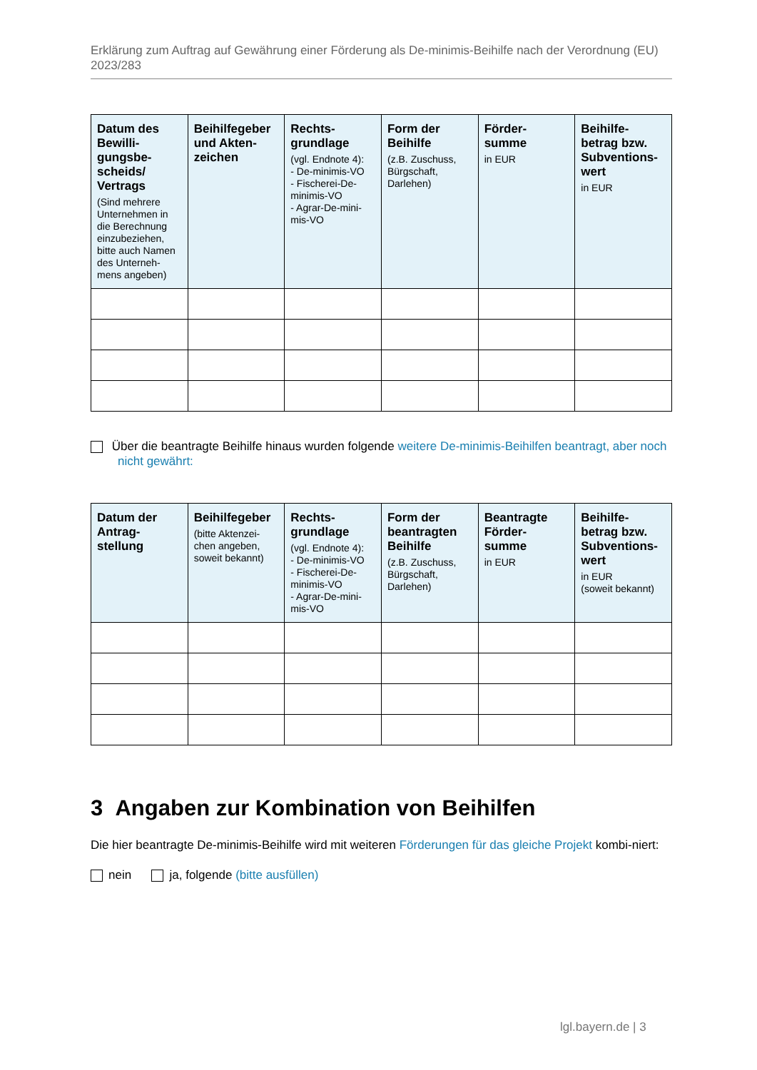Erklärung zum Auftrag auf Gewährung einer Förderung als De-minimis-Beihilfe nach der Verordnung (EU) 2023/283
| Datum des Bewilli-gungsbe-scheids/ Vertrags (Sind mehrere Unternehmen in die Berechnung einzubeziehen, bitte auch Namen des Unterneh-mens angeben) | Beihilfegeber und Akten-zeichen | Rechts-grundlage (vgl. Endnote 4): - De-minimis-VO - Fischerei-De-minimis-VO - Agrar-De-mini-mis-VO | Form der Beihilfe (z.B. Zuschuss, Bürgschaft, Darlehen) | Förder-summe in EUR | Beihilfe-betrag bzw. Subventions-wert in EUR |
| --- | --- | --- | --- | --- | --- |
Über die beantragte Beihilfe hinaus wurden folgende weitere De-minimis-Beihilfen beantragt, aber noch nicht gewährt:
| Datum der Antrag-stellung | Beihilfegeber (bitte Aktenzei-chen angeben, soweit bekannt) | Rechts-grundlage (vgl. Endnote 4): - De-minimis-VO - Fischerei-De-minimis-VO - Agrar-De-mini-mis-VO | Form der beantragten Beihilfe (z.B. Zuschuss, Bürgschaft, Darlehen) | Beantragte Förder-summe in EUR | Beihilfe-betrag bzw. Subventions-wert in EUR (soweit bekannt) |
| --- | --- | --- | --- | --- | --- |
3 Angaben zur Kombination von Beihilfen
Die hier beantragte De-minimis-Beihilfe wird mit weiteren Förderungen für das gleiche Projekt kombi-niert:
nein ja, folgende (bitte ausfüllen)
lgl.bayern.de | 3